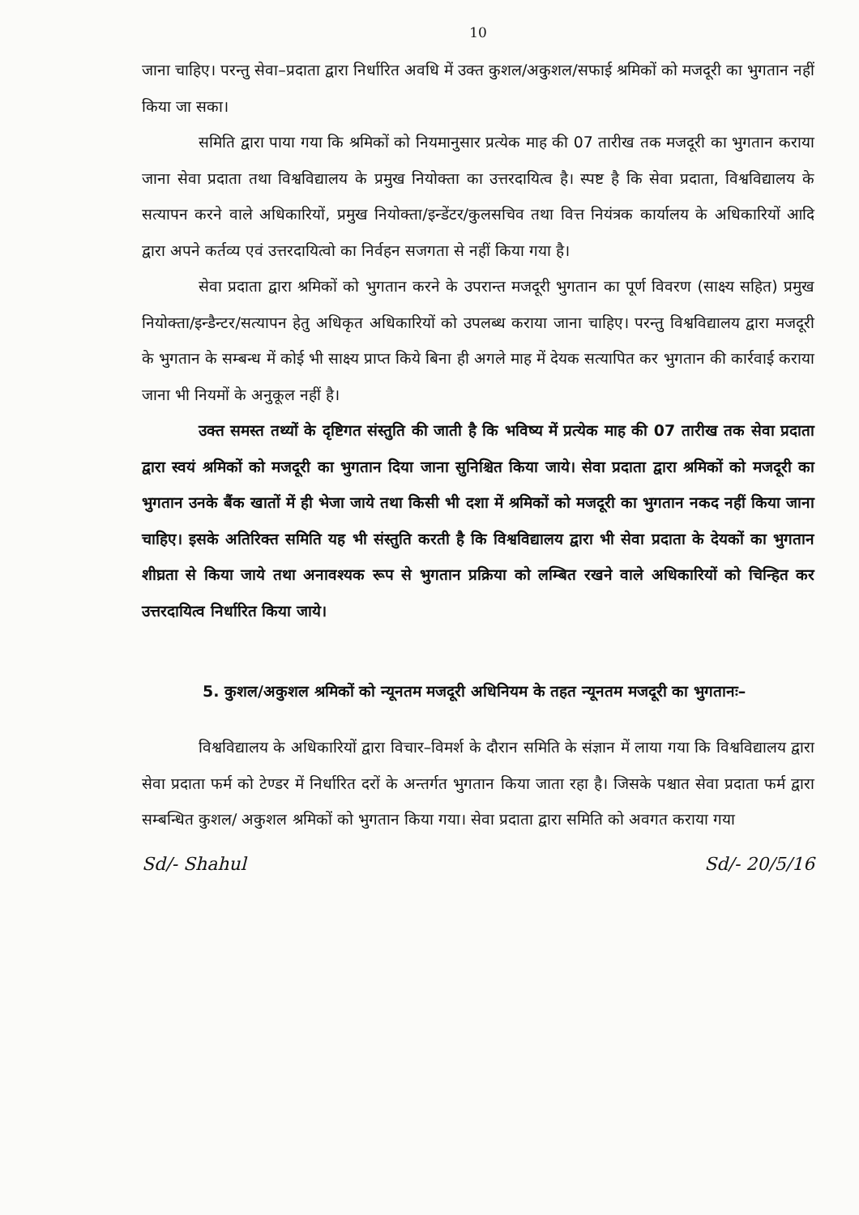10
जाना चाहिए। परन्तु सेवा–प्रदाता द्वारा निर्धारित अवधि में उक्त कुशल/अकुशल/सफाई श्रमिकों को मजदूरी का भुगतान नहीं किया जा सका।
समिति द्वारा पाया गया कि श्रमिकों को नियमानुसार प्रत्येक माह की 07 तारीख तक मजदूरी का भुगतान कराया जाना सेवा प्रदाता तथा विश्वविद्यालय के प्रमुख नियोक्ता का उत्तरदायित्व है। स्पष्ट है कि सेवा प्रदाता, विश्वविद्यालय के सत्यापन करने वाले अधिकारियों, प्रमुख नियोक्ता/इन्डेंटर/कुलसचिव तथा वित्त नियंत्रक कार्यालय के अधिकारियों आदि द्वारा अपने कर्तव्य एवं उत्तरदायित्वो का निर्वहन सजगता से नहीं किया गया है।
सेवा प्रदाता द्वारा श्रमिकों को भुगतान करने के उपरान्त मजदूरी भुगतान का पूर्ण विवरण (साक्ष्य सहित) प्रमुख नियोक्ता/इन्डैन्टर/सत्यापन हेतु अधिकृत अधिकारियों को उपलब्ध कराया जाना चाहिए। परन्तु विश्वविद्यालय द्वारा मजदूरी के भुगतान के सम्बन्ध में कोई भी साक्ष्य प्राप्त किये बिना ही अगले माह में देयक सत्यापित कर भुगतान की कार्रवाई कराया जाना भी नियमों के अनुकूल नहीं है।
उक्त समस्त तथ्यों के दृष्टिगत संस्तुति की जाती है कि भविष्य में प्रत्येक माह की 07 तारीख तक सेवा प्रदाता द्वारा स्वयं श्रमिकों को मजदूरी का भुगतान दिया जाना सुनिश्चित किया जाये। सेवा प्रदाता द्वारा श्रमिकों को मजदूरी का भुगतान उनके बैंक खातों में ही भेजा जाये तथा किसी भी दशा में श्रमिकों को मजदूरी का भुगतान नकद नहीं किया जाना चाहिए। इसके अतिरिक्त समिति यह भी संस्तुति करती है कि विश्वविद्यालय द्वारा भी सेवा प्रदाता के देयकों का भुगतान शीघ्रता से किया जाये तथा अनावश्यक रूप से भुगतान प्रक्रिया को लम्बित रखने वाले अधिकारियों को चिन्हित कर उत्तरदायित्व निर्धारित किया जाये।
5. कुशल/अकुशल श्रमिकों को न्यूनतम मजदूरी अधिनियम के तहत न्यूनतम मजदूरी का भुगतानः–
विश्वविद्यालय के अधिकारियों द्वारा विचार–विमर्श के दौरान समिति के संज्ञान में लाया गया कि विश्वविद्यालय द्वारा सेवा प्रदाता फर्म को टेण्डर में निर्धारित दरों के अन्तर्गत भुगतान किया जाता रहा है। जिसके पश्चात सेवा प्रदाता फर्म द्वारा सम्बन्धित कुशल/ अकुशल श्रमिकों को भुगतान किया गया। सेवा प्रदाता द्वारा समिति को अवगत कराया गया
Sd/- Shahul Sd/- 20/5/16